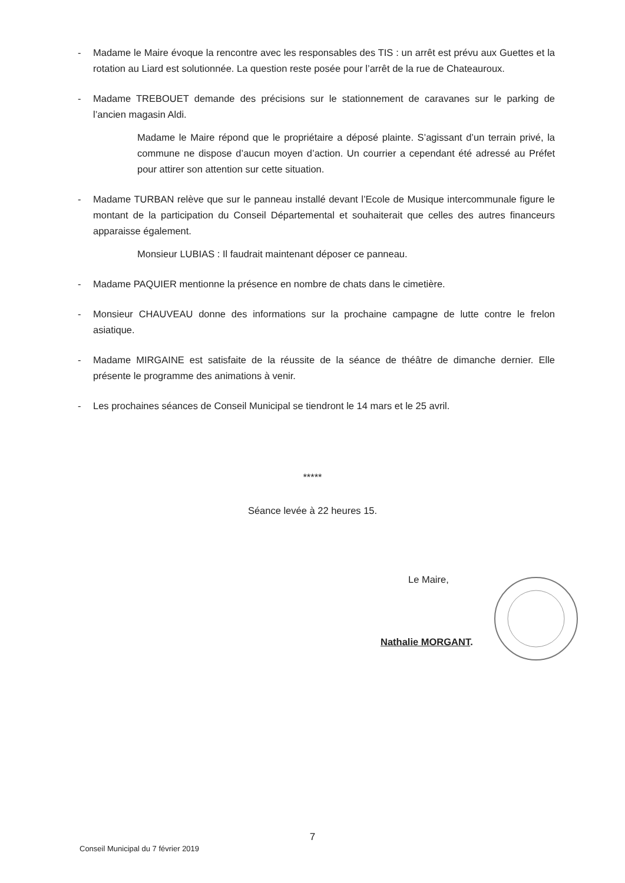- Madame le Maire évoque la rencontre avec les responsables des TIS : un arrêt est prévu aux Guettes et la rotation au Liard est solutionnée. La question reste posée pour l’arrêt de la rue de Chateauroux.
- Madame TREBOUET demande des précisions sur le stationnement de caravanes sur le parking de l’ancien magasin Aldi.
Madame le Maire répond que le propriétaire a déposé plainte. S’agissant d’un terrain privé, la commune ne dispose d’aucun moyen d’action. Un courrier a cependant été adressé au Préfet pour attirer son attention sur cette situation.
- Madame TURBAN relève que sur le panneau installé devant l’Ecole de Musique intercommunale figure le montant de la participation du Conseil Départemental et souhaiterait que celles des autres financeurs apparaisse également.
Monsieur LUBIAS : Il faudrait maintenant déposer ce panneau.
- Madame PAQUIER mentionne la présence en nombre de chats dans le cimetière.
- Monsieur CHAUVEAU donne des informations sur la prochaine campagne de lutte contre le frelon asiatique.
- Madame MIRGAINE est satisfaite de la réussite de la séance de théâtre de dimanche dernier. Elle présente le programme des animations à venir.
- Les prochaines séances de Conseil Municipal se tiendront le 14 mars et le 25 avril.
*****
Séance levée à 22 heures 15.
Le Maire,
Nathalie MORGANT.
7
Conseil Municipal du 7 février 2019